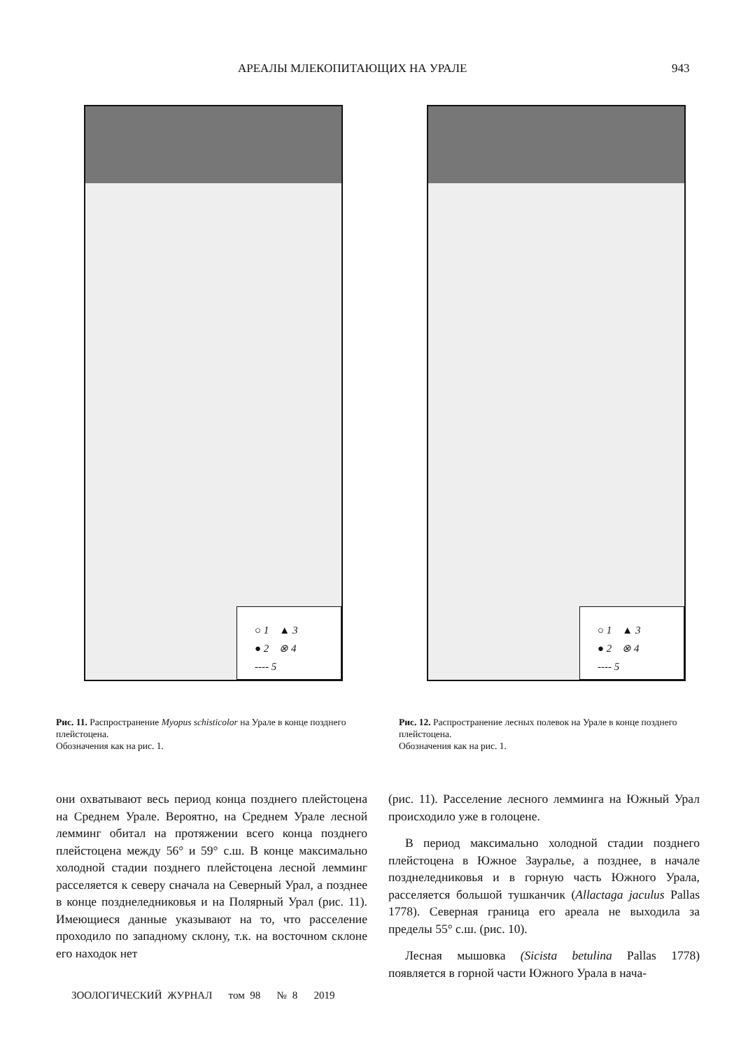АРЕАЛЫ МЛЕКОПИТАЮЩИХ НА УРАЛЕ 943
○ 1 ▲ 3
● 2 ⊗ 4
---- 5
Рис. 11. Распространение Myopus schisticolor на Урале в конце позднего плейстоцена.
Обозначения как на рис. 1.
○ 1 ▲ 3
● 2 ⊗ 4
---- 5
Рис. 12. Распространение лесных полевок на Урале в конце позднего плейстоцена.
Обозначения как на рис. 1.
они охватывают весь период конца позднего плейстоцена на Среднем Урале. Вероятно, на Среднем Урале лесной лемминг обитал на протяжении всего конца позднего плейстоцена между 56° и 59° с.ш. В конце максимально холодной стадии позднего плейстоцена лесной лемминг расселяется к северу сначала на Северный Урал, а позднее в конце позднеледниковья и на Полярный Урал (рис. 11). Имеющиеся данные указывают на то, что расселение проходило по западному склону, т.к. на восточном склоне его находок нет
(рис. 11). Расселение лесного лемминга на Южный Урал происходило уже в голоцене.
В период максимально холодной стадии позднего плейстоцена в Южное Зауралье, а позднее, в начале позднеледниковья и в горную часть Южного Урала, расселяется большой тушканчик (Allactaga jaculus Pallas 1778). Северная граница его ареала не выходила за пределы 55° с.ш. (рис. 10).
Лесная мышовка (Sicista betulina Pallas 1778) появляется в горной части Южного Урала в нача-
ЗООЛОГИЧЕСКИЙ ЖУРНАЛ том 98 № 8 2019